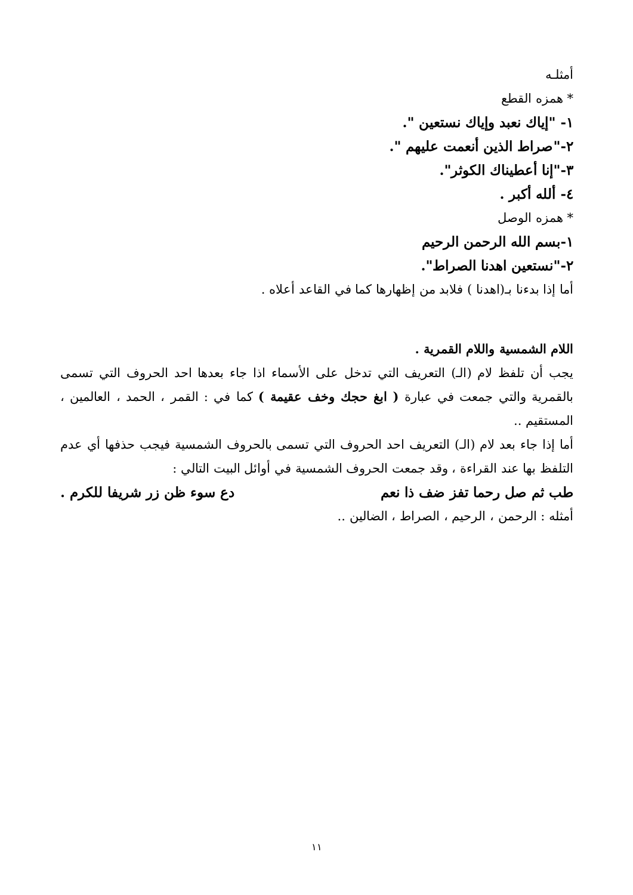أمثلـه
* همزه القطع
١- "إياك نعبد وإياك نستعين ".
٢-"صراط الذين أنعمت عليهم ".
٣-"إنا أعطيناك الكوثر".
٤- ألله أكبر .
* همزه الوصل
١-بسم الله الرحمن الرحيم
٢-"نستعين اهدنا الصراط".
أما إذا بدءنا بـ(اهدنا ) فلابد من إظهارها كما في القاعد أعلاه .
اللام الشمسية واللام القمرية .
يجب أن تلفظ لام (الـ) التعريف التي تدخل على الأسماء اذا جاء بعدها احد الحروف التي تسمى بالقمرية والتي جمعت في عبارة ( ابغ حجك وخف عقيمة ) كما في : القمر ، الحمد ، العالمين ، المستقيم ..
أما إذا جاء بعد لام (الـ) التعريف احد الحروف التي تسمى بالحروف الشمسية فيجب حذفها أي عدم التلفظ بها عند القراءة ، وقد جمعت الحروف الشمسية في أوائل البيت التالي :
طب ثم صل رحما تفز ضف ذا نعم دع سوء ظن زر شريفا للكرم .
أمثله : الرحمن ، الرحيم ، الصراط ، الضالين ..
١١